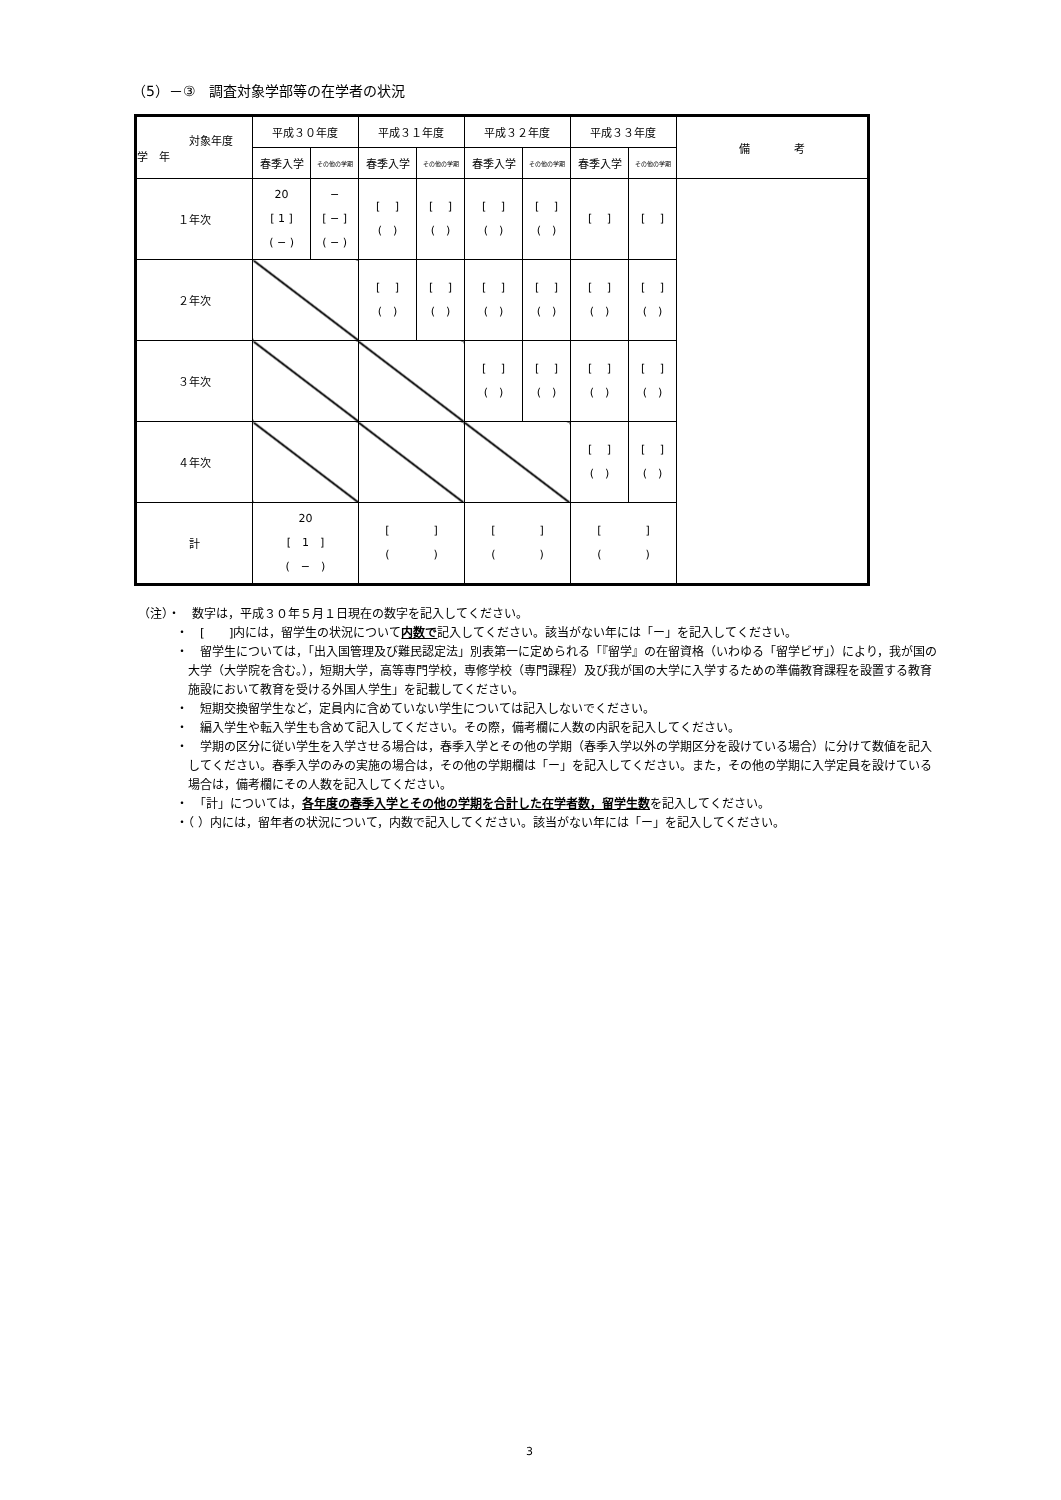（5）－③　調査対象学部等の在学者の状況
| 対象年度 学 年 | 平成３０年度 | | 平成３１年度 | | 平成３２年度 | | 平成３３年度 | | 備 考 |
| --- | --- | --- | --- | --- | --- | --- | --- | --- | --- |
| | 春季入学 | その他の学期 | 春季入学 | その他の学期 | 春季入学 | その他の学期 | 春季入学 | その他の学期 | |
| １年次 | 20 [ 1 ] ( − ) | − [ − ] ( − ) | [ ] ( ) | [ ] ( ) | [ ] ( ) | [ ] ( ) | [ ] | [ ] | |
| ２年次 | | | [ ] ( ) | [ ] ( ) | [ ] ( ) | [ ] ( ) | [ ] ( ) | [ ] ( ) | |
| ３年次 | | | | | [ ] ( ) | [ ] ( ) | [ ] ( ) | [ ] ( ) | |
| ４年次 | | | | | | | [ ] ( ) | [ ] ( ) | |
| 計 | 20 [ 1 ] ( − ) | | [ ] ( ) | | [ ] ( ) | | [ ] ( ) | | |
（注）・　数字は，平成３０年５月１日現在の数字を記入してください。
・　[　　]内には，留学生の状況について内数で記入してください。該当がない年には「ー」を記入してください。
・　留学生については，「出入国管理及び難民認定法」別表第一に定められる「『留学』の在留資格（いわゆる「留学ビザ」）により，我が国の大学（大学院を含む。），短期大学，高等専門学校，専修学校（専門課程）及び我が国の大学に入学するための準備教育課程を設置する教育施設において教育を受ける外国人学生」を記載してください。
・　短期交換留学生など，定員内に含めていない学生については記入しないでください。
・　編入学生や転入学生も含めて記入してください。その際，備考欄に人数の内訳を記入してください。
・　学期の区分に従い学生を入学させる場合は，春季入学とその他の学期（春季入学以外の学期区分を設けている場合）に分けて数値を記入してください。春季入学のみの実施の場合は，その他の学期欄は「ー」を記入してください。また，その他の学期に入学定員を設けている場合は，備考欄にその人数を記入してください。
・　「計」については，各年度の春季入学とその他の学期を合計した在学者数，留学生数を記入してください。
・（ ）内には，留年者の状況について，内数で記入してください。該当がない年には「ー」を記入してください。
3